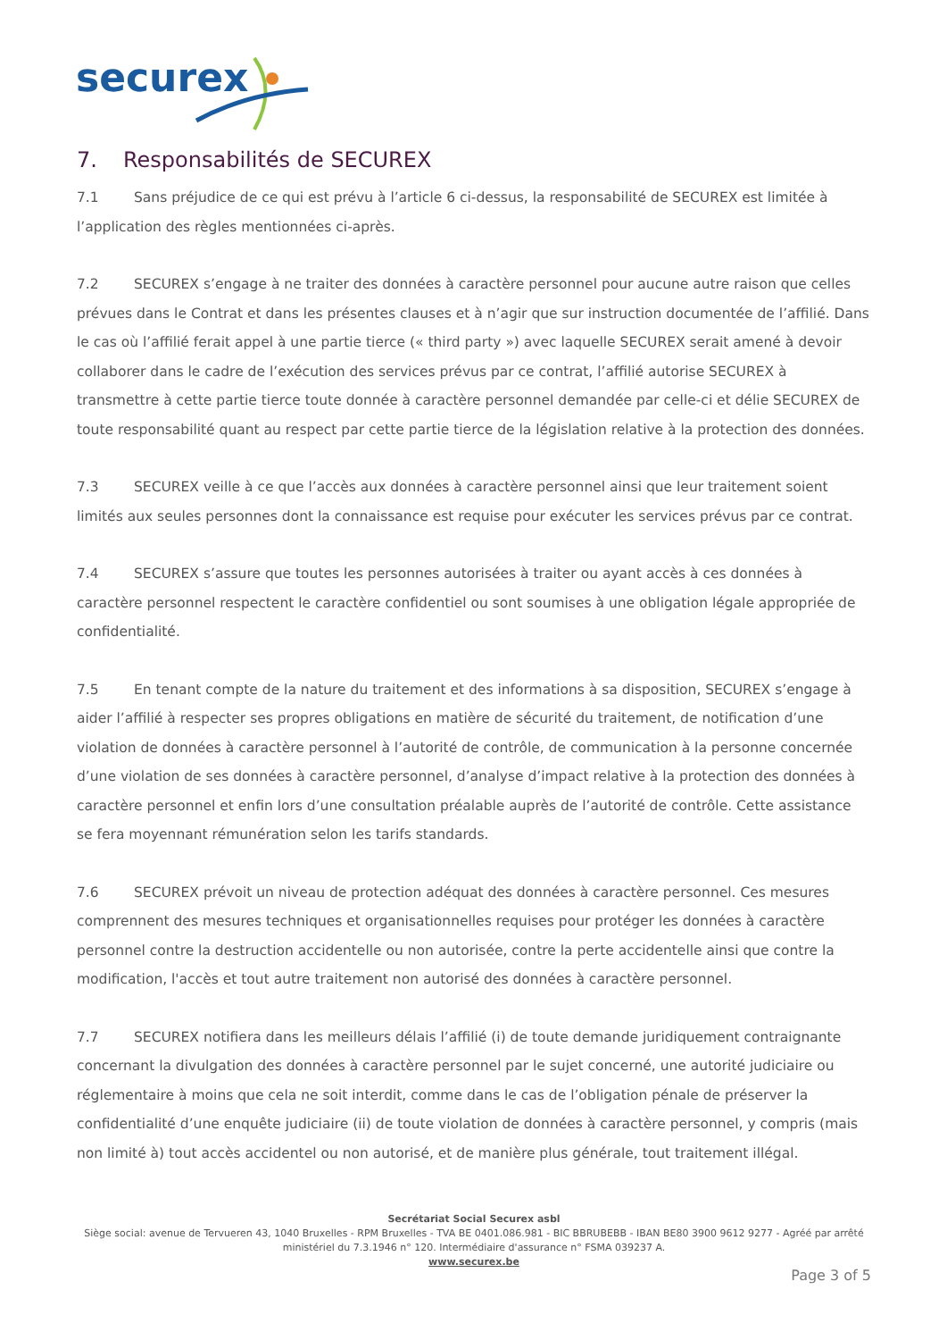securex
7. Responsabilités de SECUREX
7.1 Sans préjudice de ce qui est prévu à l’article 6 ci-dessus, la responsabilité de SECUREX est limitée à l’application des règles mentionnées ci-après.
7.2 SECUREX s’engage à ne traiter des données à caractère personnel pour aucune autre raison que celles prévues dans le Contrat et dans les présentes clauses et à n’agir que sur instruction documentée de l’affilié. Dans le cas où l’affilié ferait appel à une partie tierce (« third party ») avec laquelle SECUREX serait amené à devoir collaborer dans le cadre de l’exécution des services prévus par ce contrat, l’affilié autorise SECUREX à transmettre à cette partie tierce toute donnée à caractère personnel demandée par celle-ci et délie SECUREX de toute responsabilité quant au respect par cette partie tierce de la législation relative à la protection des données.
7.3 SECUREX veille à ce que l’accès aux données à caractère personnel ainsi que leur traitement soient limités aux seules personnes dont la connaissance est requise pour exécuter les services prévus par ce contrat.
7.4 SECUREX s’assure que toutes les personnes autorisées à traiter ou ayant accès à ces données à caractère personnel respectent le caractère confidentiel ou sont soumises à une obligation légale appropriée de confidentialité.
7.5 En tenant compte de la nature du traitement et des informations à sa disposition, SECUREX s’engage à aider l’affilié à respecter ses propres obligations en matière de sécurité du traitement, de notification d’une violation de données à caractère personnel à l’autorité de contrôle, de communication à la personne concernée d’une violation de ses données à caractère personnel, d’analyse d’impact relative à la protection des données à caractère personnel et enfin lors d’une consultation préalable auprès de l’autorité de contrôle. Cette assistance se fera moyennant rémunération selon les tarifs standards.
7.6 SECUREX prévoit un niveau de protection adéquat des données à caractère personnel. Ces mesures comprennent des mesures techniques et organisationnelles requises pour protéger les données à caractère personnel contre la destruction accidentelle ou non autorisée, contre la perte accidentelle ainsi que contre la modification, l'accès et tout autre traitement non autorisé des données à caractère personnel.
7.7 SECUREX notifiera dans les meilleurs délais l’affilié (i) de toute demande juridiquement contraignante concernant la divulgation des données à caractère personnel par le sujet concerné, une autorité judiciaire ou réglementaire à moins que cela ne soit interdit, comme dans le cas de l’obligation pénale de préserver la confidentialité d’une enquête judiciaire (ii) de toute violation de données à caractère personnel, y compris (mais non limité à) tout accès accidentel ou non autorisé, et de manière plus générale, tout traitement illégal.
Secrétariat Social Securex asbl
Siège social: avenue de Tervueren 43, 1040 Bruxelles - RPM Bruxelles - TVA BE 0401.086.981 - BIC BBRUBEBB - IBAN BE80 3900 9612 9277 - Agréé par arrêté ministériel du 7.3.1946 n° 120. Intermédiaire d'assurance n° FSMA 039237 A.
www.securex.be
Page 3 of 5